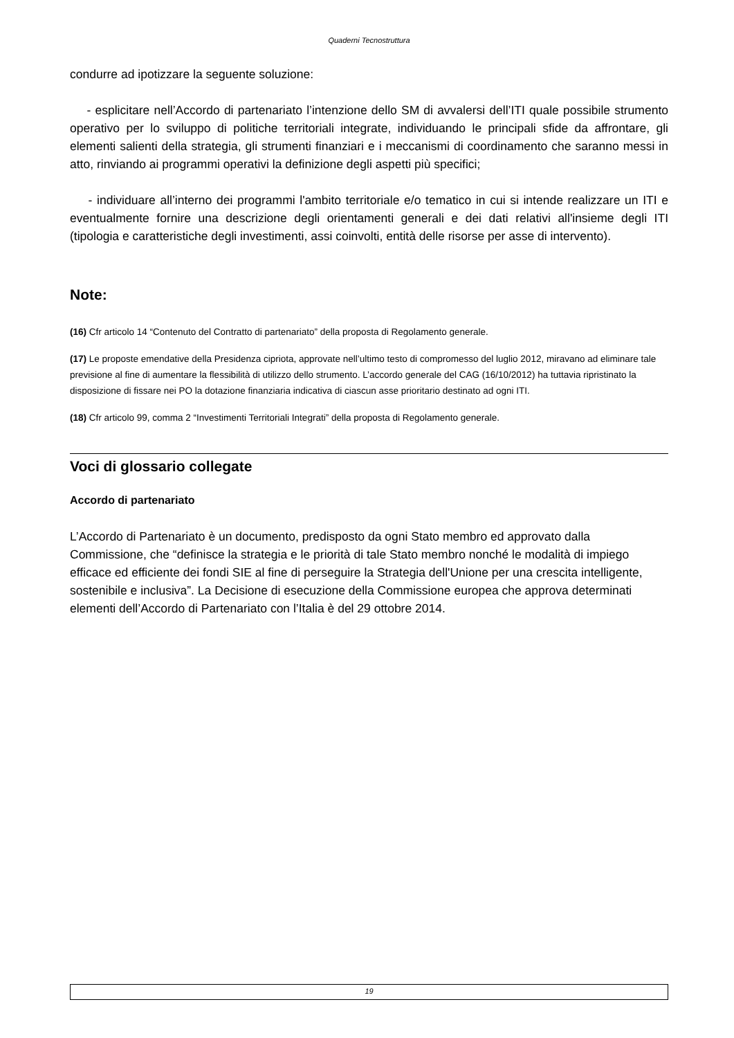Quaderni Tecnostruttura
condurre ad ipotizzare la seguente soluzione:
- esplicitare nell’Accordo di partenariato l’intenzione dello SM di avvalersi dell’ITI quale possibile strumento operativo per lo sviluppo di politiche territoriali integrate, individuando le principali sfide da affrontare, gli elementi salienti della strategia, gli strumenti finanziari e i meccanismi di coordinamento che saranno messi in atto, rinviando ai programmi operativi la definizione degli aspetti più specifici;
- individuare all’interno dei programmi l'ambito territoriale e/o tematico in cui si intende realizzare un ITI e eventualmente fornire una descrizione degli orientamenti generali e dei dati relativi all'insieme degli ITI (tipologia e caratteristiche degli investimenti, assi coinvolti, entità delle risorse per asse di intervento).
Note:
(16) Cfr articolo 14 “Contenuto del Contratto di partenariato” della proposta di Regolamento generale.
(17) Le proposte emendative della Presidenza cipriota, approvate nell’ultimo testo di compromesso del luglio 2012, miravano ad eliminare tale previsione al fine di aumentare la flessibilità di utilizzo dello strumento. L’accordo generale del CAG (16/10/2012) ha tuttavia ripristinato la disposizione di fissare nei PO la dotazione finanziaria indicativa di ciascun asse prioritario destinato ad ogni ITI.
(18) Cfr articolo 99, comma 2 “Investimenti Territoriali Integrati” della proposta di Regolamento generale.
Voci di glossario collegate
Accordo di partenariato
L’Accordo di Partenariato è un documento, predisposto da ogni Stato membro ed approvato dalla Commissione, che “definisce la strategia e le priorità di tale Stato membro nonché le modalità di impiego efficace ed efficiente dei fondi SIE al fine di perseguire la Strategia dell'Unione per una crescita intelligente, sostenibile e inclusiva”. La Decisione di esecuzione della Commissione europea che approva determinati elementi dell’Accordo di Partenariato con l’Italia è del 29 ottobre 2014.
19